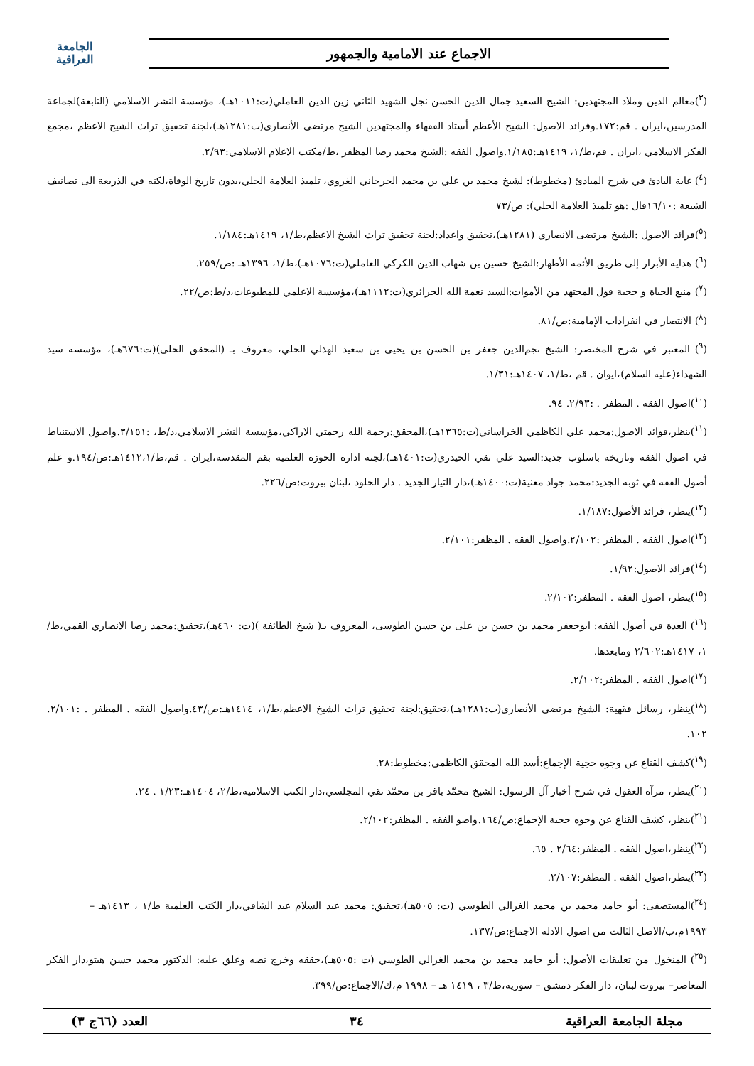الاجماع عند الامامية والجمهور
الجامعة
العراقية
(<sup>٣</sup>)معالم الدين وملاذ المجتهدين: الشيخ السعيد جمال الدين الحسن نجل الشهيد الثاني زين الدين العاملي(ت:١٠١١هـ)، مؤسسة النشر الاسلامي (التابعة)لجماعة المدرسين،ايران . قم:١٧٢.وفرائد الاصول: الشيخ الأعظم أستاذ الفقهاء والمجتهدين الشيخ مرتضى الأنصاري(ت:١٢٨١هـ)،لجنة تحقيق تراث الشيخ الاعظم ،مجمع الفكر الاسلامي ،ايران . قم،ط/١، ١٤١٩هـ:١/١٨٥.واصول الفقه :الشيخ محمد رضا المظفر ،ط/مكتب الاعلام الاسلامي:٢/٩٣.
(<sup>٤</sup>) غاية البادئ في شرح المبادئ (مخطوط): لشيخ محمد بن علي بن محمد الجرجاني الغروي، تلميذ العلامة الحلي،بدون تاريخ الوفاة،لكنه في الذريعة الى تصانيف الشيعة :١٦/١٠قال :هو تلميذ العلامة الحلي): ص/٧٣
(<sup>٥</sup>)فرائد الاصول :الشيخ مرتضى الانصاري (١٢٨١هـ)،تحقيق واعداد:لجنة تحقيق تراث الشيخ الاعظم،ط/١، ١٤١٩هـ:١/١٨٤.
(<sup>٦</sup>) هداية الأبرار إلى طريق الأئمة الأطهار:الشيخ حسين بن شهاب الدين الكركي العاملي(ت:١٠٧٦هـ)،ط/١، ١٣٩٦هـ :ص/٢٥٩.
(<sup>٧</sup>) منبع الحياة و حجية قول المجتهد من الأموات:السيد نعمة الله الجزائري(ت:١١١٢هـ)،مؤسسة الاعلمي للمطبوعات،د/ط:ص/٢٢.
(<sup>٨</sup>) الانتصار في انفرادات الإمامية:ص/٨١.
(<sup>٩</sup>) المعتبر في شرح المختصر: الشيخ نجم‌الدين جعفر بن الحسن بن يحيى بن سعيد الهذلي الحلي، معروف بـ (المحقق الحلى)(ت:٦٧٦هـ)، مؤسسة سيد الشهداء(عليه السلام)،ايوان . قم ،ط/١، ١٤٠٧هـ:١/٣١.
(<sup>١٠</sup>)اصول الفقه . المظفر . :٢/٩٣. ٩٤.
(<sup>١١</sup>)ينظر،فوائد الاصول:محمد علي الكاظمي الخراساني(ت:١٣٦٥هـ)،المحقق:رحمة الله رحمتي الاراكي،مؤسسة النشر الاسلامي،د/ط، :٣/١٥١.واصول الاستنباط في اصول الفقه وتاريخه باسلوب جديد:السيد علي نقي الحيدري(ت:١٤٠١هـ)،لجنة ادارة الحوزة العلمية بقم المقدسة،ايران . قم،ط/١٤١٢،١هـ:ص/١٩٤.و علم أصول الفقه في ثوبه الجديد:محمد جواد مغنية(ت:١٤٠٠هـ)،دار التيار الجديد . دار الخلود ،لبنان بيروت:ص/٢٢٦.
(<sup>١٢</sup>)ينظر، فرائد الأصول:١/١٨٧.
(<sup>١٣</sup>)اصول الفقه . المظفر :٢/١٠٢.واصول الفقه . المظفر:٢/١٠١.
(<sup>١٤</sup>)فرائد الاصول:١/٩٢.
(<sup>١٥</sup>)ينظر، اصول الفقه . المظفر:٢/١٠٢.
(<sup>١٦</sup>) العدة في أصول الفقه: ابوجعفر محمد بن حسن بن على بن حسن الطوسى، المعروف بـ( شيخ الطائفة )(ت: ٤٦٠هـ)،تحقيق:محمد رضا الانصاري القمي،ط/١، ١٤١٧هـ:٢/٦٠٢ ومابعدها.
(<sup>١٧</sup>)اصول الفقه . المظفر:٢/١٠٢.
(<sup>١٨</sup>)ينظر، رسائل فقهية: الشيخ مرتضى الأنصاري(ت:١٢٨١هـ)،تحقيق:لجنة تحقيق تراث الشيخ الاعظم،ط/١، ١٤١٤هـ:ص/٤٣.واصول الفقه . المظفر . :٢/١٠١. ١٠٢.
(<sup>١٩</sup>)كشف القناع عن وجوه حجية الإجماع:أسد الله المحقق الكاظمي:مخطوط:٢٨.
(<sup>٢٠</sup>)ينظر، مرآة العقول في شرح أخبار آل الرسول: الشيخ محمّد باقر بن محمّد تقي المجلسي،دار الكتب الاسلامية،ط/٢، ١٤٠٤هـ:١/٢٣ . ٢٤.
(<sup>٢١</sup>)ينظر، كشف القناع عن وجوه حجية الإجماع:ص/١٦٤.واصو الفقه . المظفر:٢/١٠٢.
(<sup>٢٢</sup>)ينظر،اصول الفقه . المظفر:٢/٦٤ . ٦٥.
(<sup>٢٣</sup>)ينظر،اصول الفقه . المظفر:٢/١٠٧.
(<sup>٢٤</sup>)المستصفى: أبو حامد محمد بن محمد الغزالي الطوسي (ت: ٥٠٥هـ)،تحقيق: محمد عبد السلام عبد الشافي،دار الكتب العلمية ط/١ ، ١٤١٣هـ – ١٩٩٣م،ب/الاصل الثالث من اصول الادلة الاجماع:ص/١٣٧.
(<sup>٢٥</sup>) المنخول من تعليقات الأصول: أبو حامد محمد بن محمد الغزالي الطوسي (ت :٥٠٥هـ)،حققه وخرج نصه وعلق عليه: الدكتور محمد حسن هيتو،دار الفكر المعاصر– بيروت لبنان، دار الفكر دمشق – سورية،ط/٣ ، ١٤١٩ هـ – ١٩٩٨ م،ك/الاجماع:ص/٣٩٩.
مجلة الجامعة العراقية ٣٤ العدد (٦٦ج ٣)